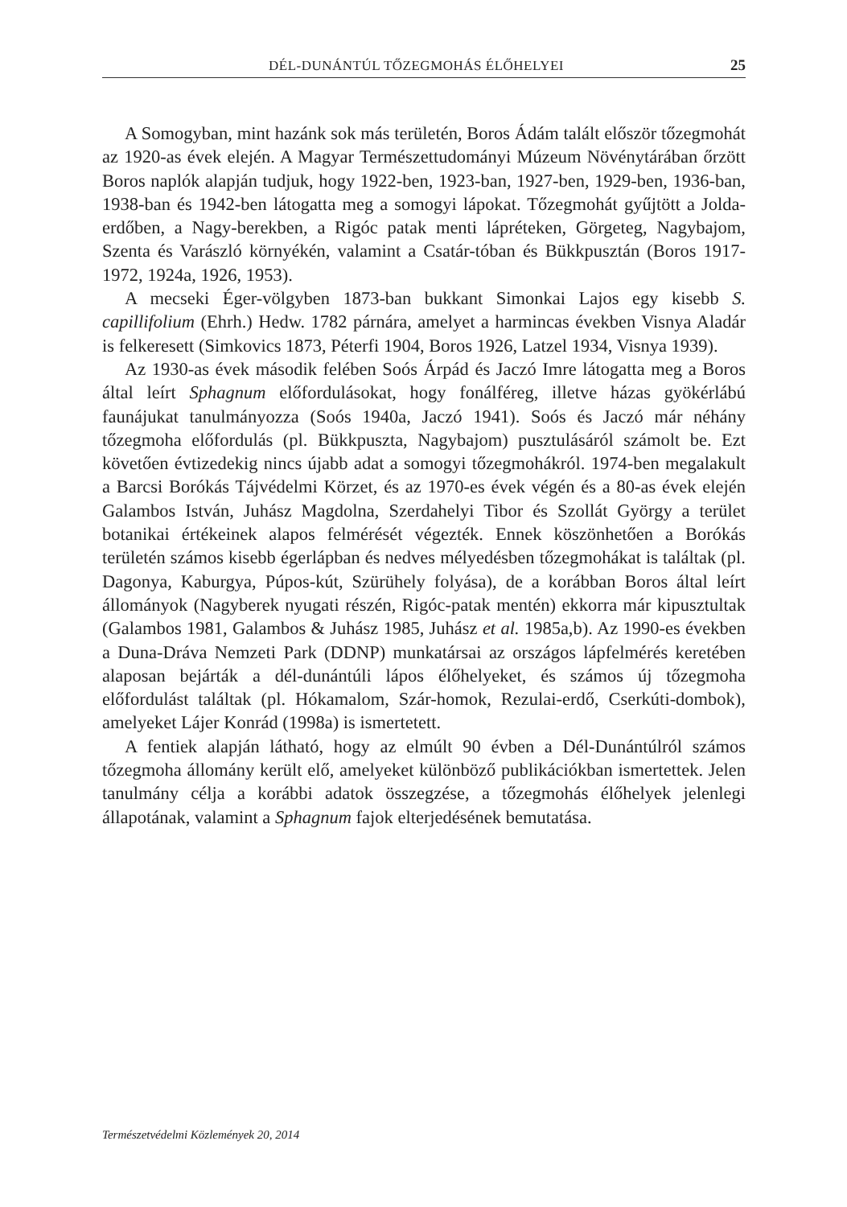DÉL-DUNÁNTÚL TŐZEGMOHÁS ÉLŐHELYEI 25
A Somogyban, mint hazánk sok más területén, Boros Ádám talált először tőzegmohát az 1920-as évek elején. A Magyar Természettudományi Múzeum Növénytárában őrzött Boros naplók alapján tudjuk, hogy 1922-ben, 1923-ban, 1927-ben, 1929-ben, 1936-ban, 1938-ban és 1942-ben látogatta meg a somogyi lápokat. Tőzegmohát gyűjtött a Jolda-erdőben, a Nagy-berekben, a Rigóc patak menti lápréteken, Görgeteg, Nagybajom, Szenta és Varászló környékén, valamint a Csatár-tóban és Bükkpusztán (Boros 1917-1972, 1924a, 1926, 1953).
A mecseki Éger-völgyben 1873-ban bukkant Simonkai Lajos egy kisebb S. capillifolium (Ehrh.) Hedw. 1782 párnára, amelyet a harmincas években Visnya Aladár is felkeresett (Simkovics 1873, Péterfi 1904, Boros 1926, Latzel 1934, Visnya 1939).
Az 1930-as évek második felében Soós Árpád és Jaczó Imre látogatta meg a Boros által leírt Sphagnum előfordulásokat, hogy fonálféreg, illetve házas gyökérlábú faunájukat tanulmányozza (Soós 1940a, Jaczó 1941). Soós és Jaczó már néhány tőzegmoha előfordulás (pl. Bükkpuszta, Nagybajom) pusztulásáról számolt be. Ezt követően évtizedekig nincs újabb adat a somogyi tőzegmohákról. 1974-ben megalakult a Barcsi Borókás Tájvédelmi Körzet, és az 1970-es évek végén és a 80-as évek elején Galambos István, Juhász Magdolna, Szerdahelyi Tibor és Szollát György a terület botanikai értékeinek alapos felmérését végezték. Ennek köszönhetően a Borókás területén számos kisebb égerlápban és nedves mélyedésben tőzegmohákat is találtak (pl. Dagonya, Kaburgya, Púpos-kút, Szürühely folyása), de a korábban Boros által leírt állományok (Nagyberek nyugati részén, Rigóc-patak mentén) ekkorra már kipusztultak (Galambos 1981, Galambos & Juhász 1985, Juhász et al. 1985a,b). Az 1990-es években a Duna-Dráva Nemzeti Park (DDNP) munkatársai az országos lápfelmérés keretében alaposan bejárták a dél-dunántúli lápos élőhelyeket, és számos új tőzegmoha előfordulást találtak (pl. Hókamalom, Szár-homok, Rezulai-erdő, Cserkúti-dombok), amelyeket Lájer Konrád (1998a) is ismertetett.
A fentiek alapján látható, hogy az elmúlt 90 évben a Dél-Dunántúlról számos tőzegmoha állomány került elő, amelyeket különböző publikációkban ismertettek. Jelen tanulmány célja a korábbi adatok összegzése, a tőzegmohás élőhelyek jelenlegi állapotának, valamint a Sphagnum fajok elterjedésének bemutatása.
Természetvédelmi Közlemények 20, 2014